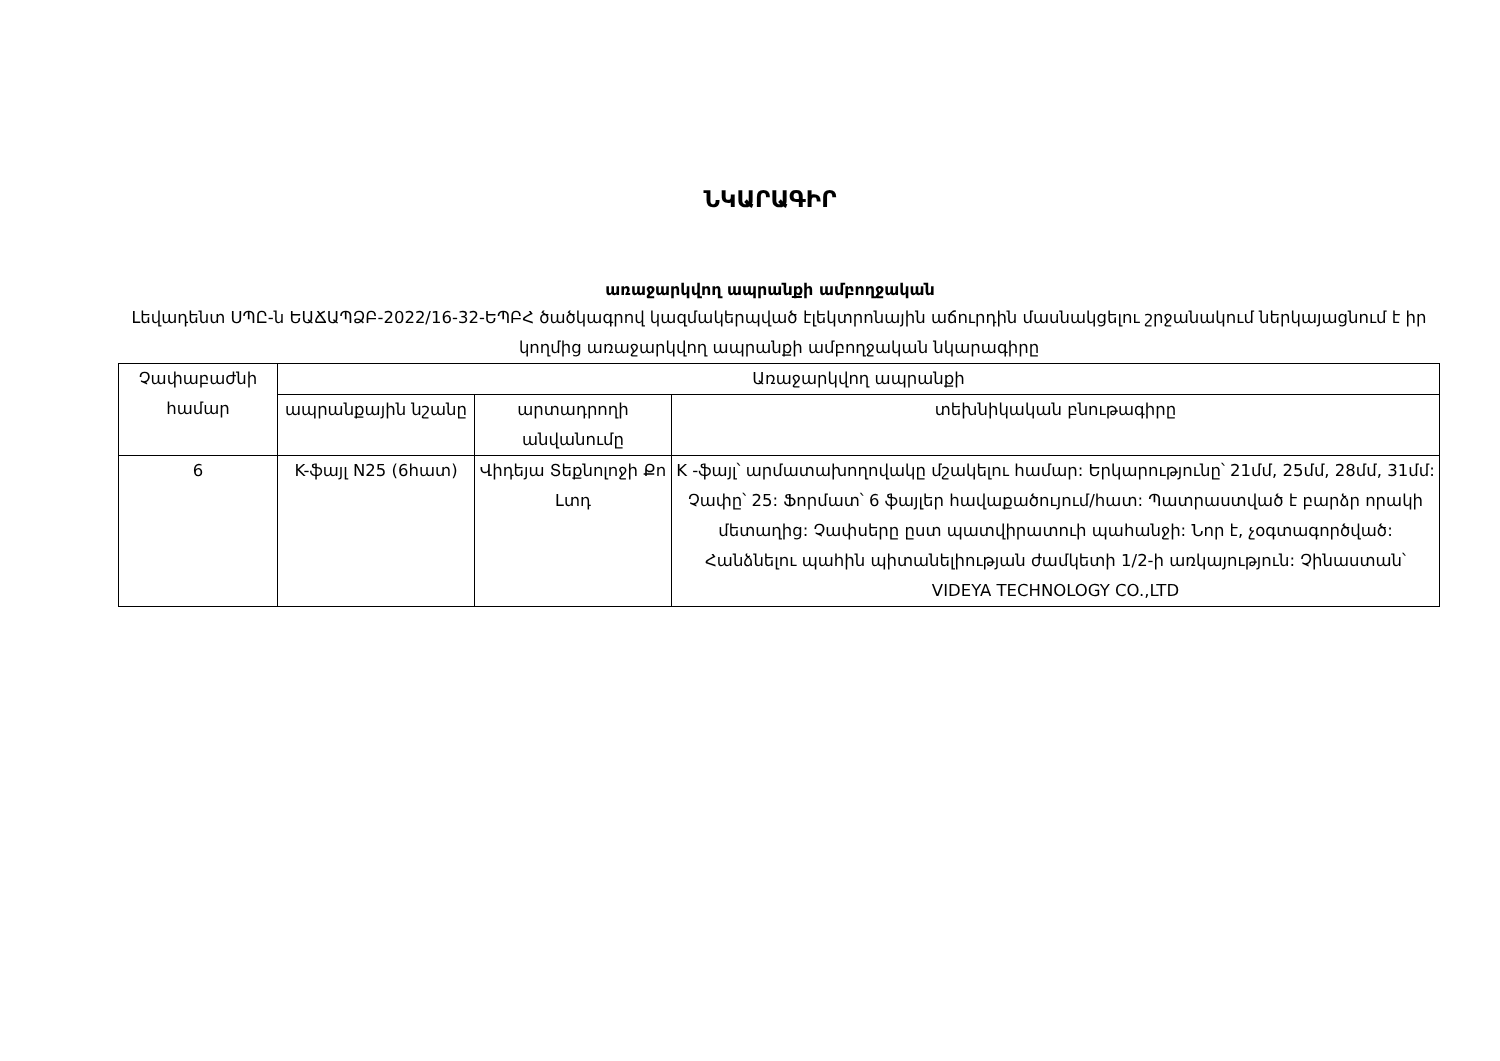ՆԿԱՐԱԳԻՐ
առաջարկվող ապրանքի ամբողջական
Լեվադենտ ՍՊԸ-ն ԵԱՃԱՊՁԲ-2022/16-32-ԵՊԲՀ ծածկագրով կազմակերպված էլեկտրոնային աճուրդին մասնակցելու շրջանակում ներկայացնում է իր կողմից առաջարկվող ապրանքի ամբողջական նկարագիրը
| Չափաբաժնի համար | Առաջարկվող ապրանքի | | |
| --- | --- | --- | --- |
| | ապրանքային նշանը | արտադրողի անվանումը | տեխնիկական բնութագիրը |
| 6 | K-ֆայլ N25 (6հատ) | Վիդեյա Տեքնոլոջի Քո Լտդ | K -ֆայլ՝ արմատախողովակը մշակելու համար: Երկարությունը՝ 21մմ, 25մմ, 28մմ, 31մմ: Չափը՝ 25: Ֆորմատ՝ 6 ֆայլեր հավաքածույում/հատ: Պատրաստված է բարձր որակի մետաղից: Չափսերը ըստ պատվիրատուի պահանջի: Նոր է, չօգտագործված: Հանձնելու պահին պիտանելիության ժամկետի 1/2-ի առկայություն: Չինաստան՝ VIDEYA TECHNOLOGY CO.,LTD |